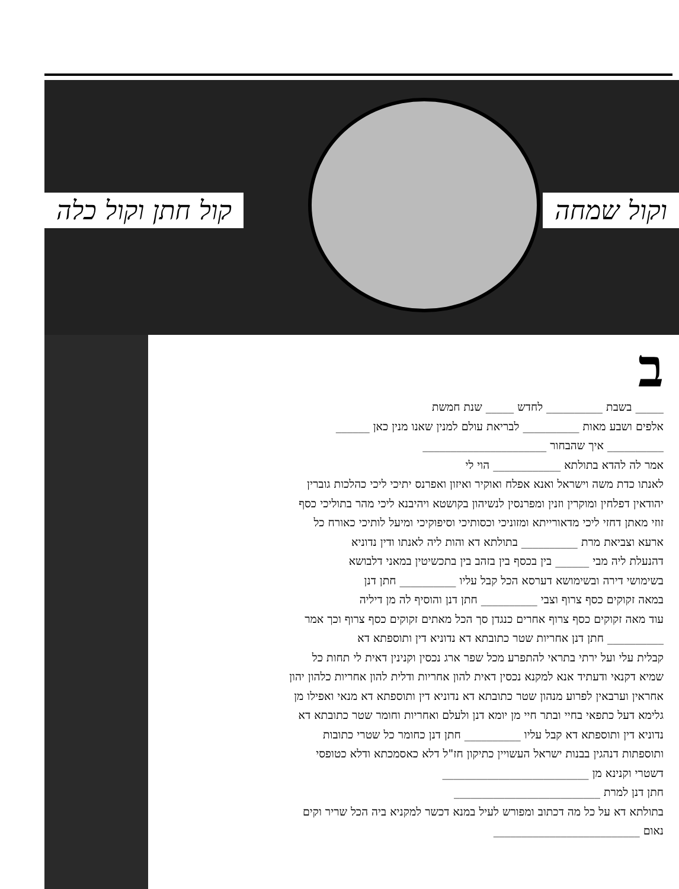קול חתן וקול כלה וקול שמחה
ב
_____ בשבת __________ לחדש _____ שנת חמשת
אלפים ושבע מאות __________ לבריאת עולם למנין שאנו מנין כאן ______
__________ איך שהבחור ______________________
אמר לה להדא בתולתא ____________ הוי לי
לאנתו כדת משה וישראל ואנא אפלח ואוקיר ואיזון ואפרנס יתיכי ליכי כהלכות גוברין
יהודאין דפלחין ומוקרין וזנין ומפרנסין לנשיהון בקושטא ויהיבנא ליכי מהר בתוליכי כסף
זוזי מאתן דחזי ליכי מדאורייתא ומזוניכי וכסותיכי וסיפוקיכי ומיעל לותיכי כאורח כל
ארעא וצביאת מרת __________ בתולתא דא והות ליה לאנתו ודין נדוניא
דהנעלת ליה מבי ______ בין בכסף בין בזהב בין בתכשיטין במאני דלבושא
בשימושי דירה ובשימושא דערסא הכל קבל עליו __________ חתן דנן
במאה זקוקים כסף צרוף וצבי __________ חתן דנן והוסיף לה מן דיליה
עוד מאה זקוקים כסף צרוף אחרים כנגדן סך הכל מאתים זקוקים כסף צרוף וכך אמר
__________ חתן דנן אחריות שטר כתובתא דא נדוניא דין ותוספתא דא
קבלית עלי ועל ירתי בתראי להתפרע מכל שפר ארג נכסין וקנינין דאית לי תחות כל
שמיא דקנאי ודעתיד אנא למקנא נכסין דאית להון אחריות ודלית להון אחריות כלהון יהון
אחראין וערבאין לפרוע מנהון שטר כתובתא דא נדוניא דין ותוספתא דא מנאי ואפילו מן
גלימא דעל כתפאי בחיי ובתר חיי מן יומא דנן ולעלם ואחריות וחומר שטר כתובתא דא
נדוניא דין ותוספתא דא קבל עליו __________ חתן דנן כחומר כל שטרי כתובות
ותוספתות דנהגין בבנות ישראל העשויין כתיקון חז"ל דלא כאסמכתא ודלא כטופסי
דשטרי וקנינא מן __________________________
חתן דנן למרת __________________________
בתולתא דא על כל מה דכתוב ומפורש לעיל במנא דכשר למקניא ביה הכל שריר וקים
נאום __________________________